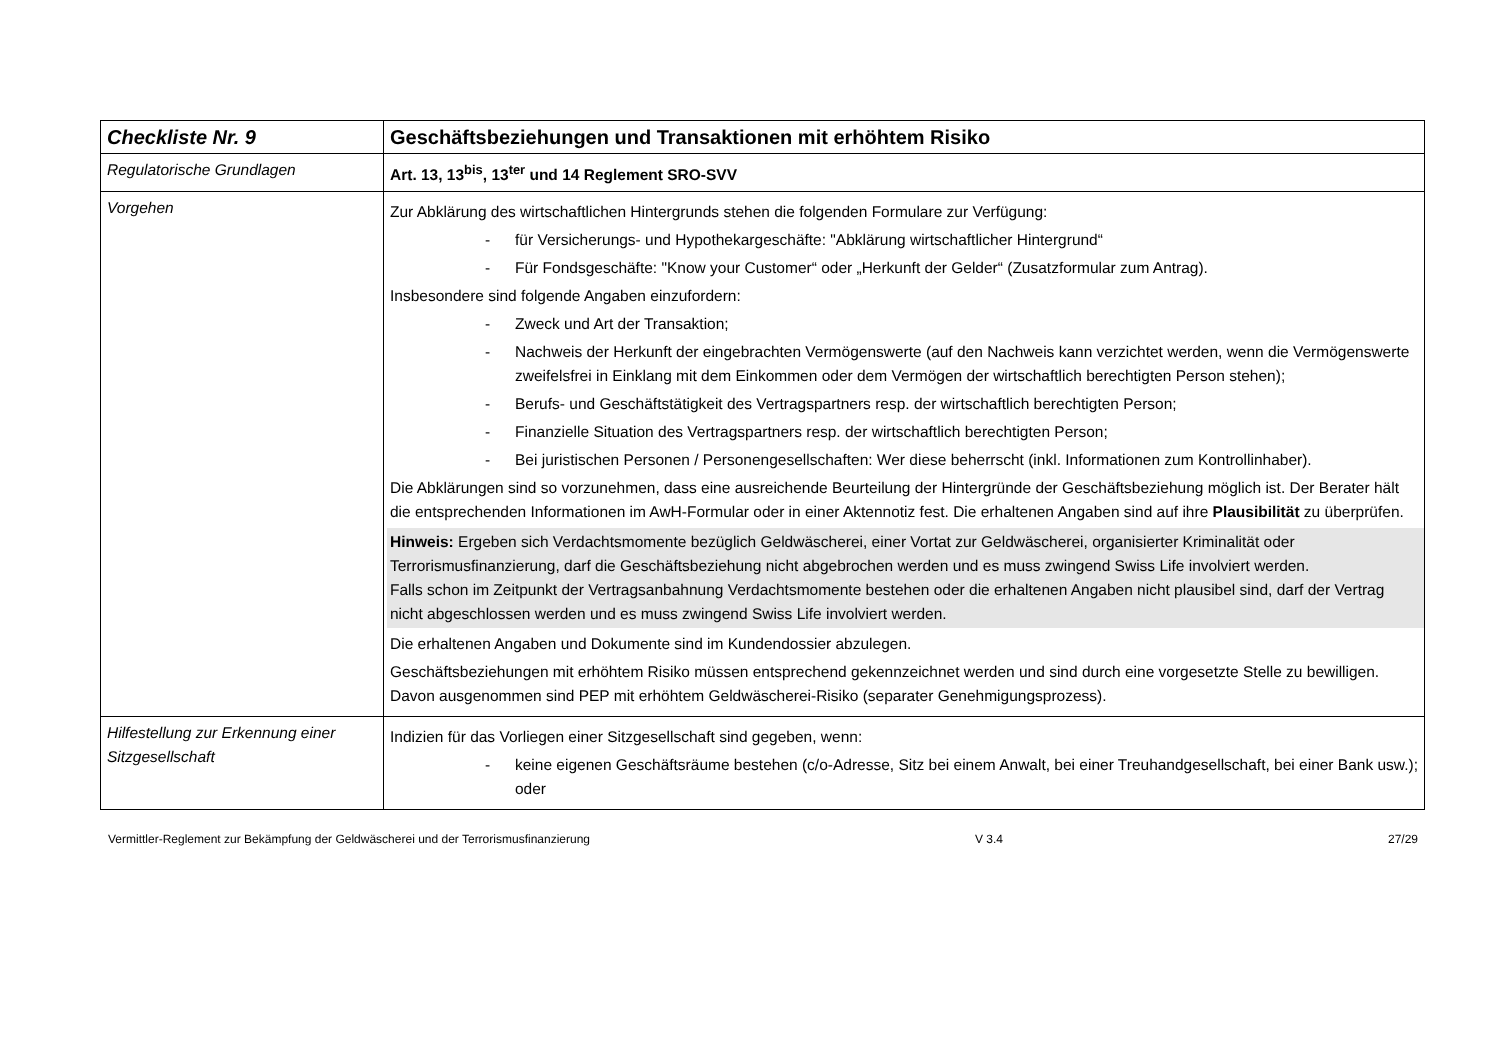| Checkliste Nr. 9 | Geschäftsbeziehungen und Transaktionen mit erhöhtem Risiko |
| Regulatorische Grundlagen | Art. 13, 13<sup>bis</sup>, 13<sup>ter</sup> und 14 Reglement SRO-SVV |
| Vorgehen | Zur Abklärung des wirtschaftlichen Hintergrunds stehen die folgenden Formulare zur Verfügung: - für Versicherungs- und Hypothekargeschäfte: "Abklärung wirtschaftlicher Hintergrund“ - Für Fondsgeschäfte: "Know your Customer“ oder „Herkunft der Gelder“ (Zusatzformular zum Antrag). Insbesondere sind folgende Angaben einzufordern: - Zweck und Art der Transaktion; - Nachweis der Herkunft der eingebrachten Vermögenswerte (auf den Nachweis kann verzichtet werden, wenn die Vermögenswerte zweifelsfrei in Einklang mit dem Einkommen oder dem Vermögen der wirtschaftlich berechtigten Person stehen); - Berufs- und Geschäftstätigkeit des Vertragspartners resp. der wirtschaftlich berechtigten Person; - Finanzielle Situation des Vertragspartners resp. der wirtschaftlich berechtigten Person; - Bei juristischen Personen / Personengesellschaften: Wer diese beherrscht (inkl. Informationen zum Kontrollinhaber). Die Abklärungen sind so vorzunehmen, dass eine ausreichende Beurteilung der Hintergründe der Geschäftsbeziehung möglich ist. Der Berater hält die entsprechenden Informationen im AwH-Formular oder in einer Aktennotiz fest. Die erhaltenen Angaben sind auf ihre Plausibilität zu überprüfen. Hinweis: Ergeben sich Verdachtsmomente bezüglich Geldwäscherei, einer Vortat zur Geldwäscherei, organisierter Kriminalität oder Terrorismusfinanzierung, darf die Geschäftsbeziehung nicht abgebrochen werden und es muss zwingend Swiss Life involviert werden. Falls schon im Zeitpunkt der Vertragsanbahnung Verdachtsmomente bestehen oder die erhaltenen Angaben nicht plausibel sind, darf der Vertrag nicht abgeschlossen werden und es muss zwingend Swiss Life involviert werden. Die erhaltenen Angaben und Dokumente sind im Kundendossier abzulegen. Geschäftsbeziehungen mit erhöhtem Risiko müssen entsprechend gekennzeichnet werden und sind durch eine vorgesetzte Stelle zu bewilligen. Davon ausgenommen sind PEP mit erhöhtem Geldwäscherei-Risiko (separater Genehmigungsprozess). |
| Hilfestellung zur Erkennung einer Sitzgesellschaft | Indizien für das Vorliegen einer Sitzgesellschaft sind gegeben, wenn: - keine eigenen Geschäftsräume bestehen (c/o-Adresse, Sitz bei einem Anwalt, bei einer Treuhandgesellschaft, bei einer Bank usw.); oder |
Vermittler-Reglement zur Bekämpfung der Geldwäscherei und der Terrorismusfinanzierung V 3.4 27/29